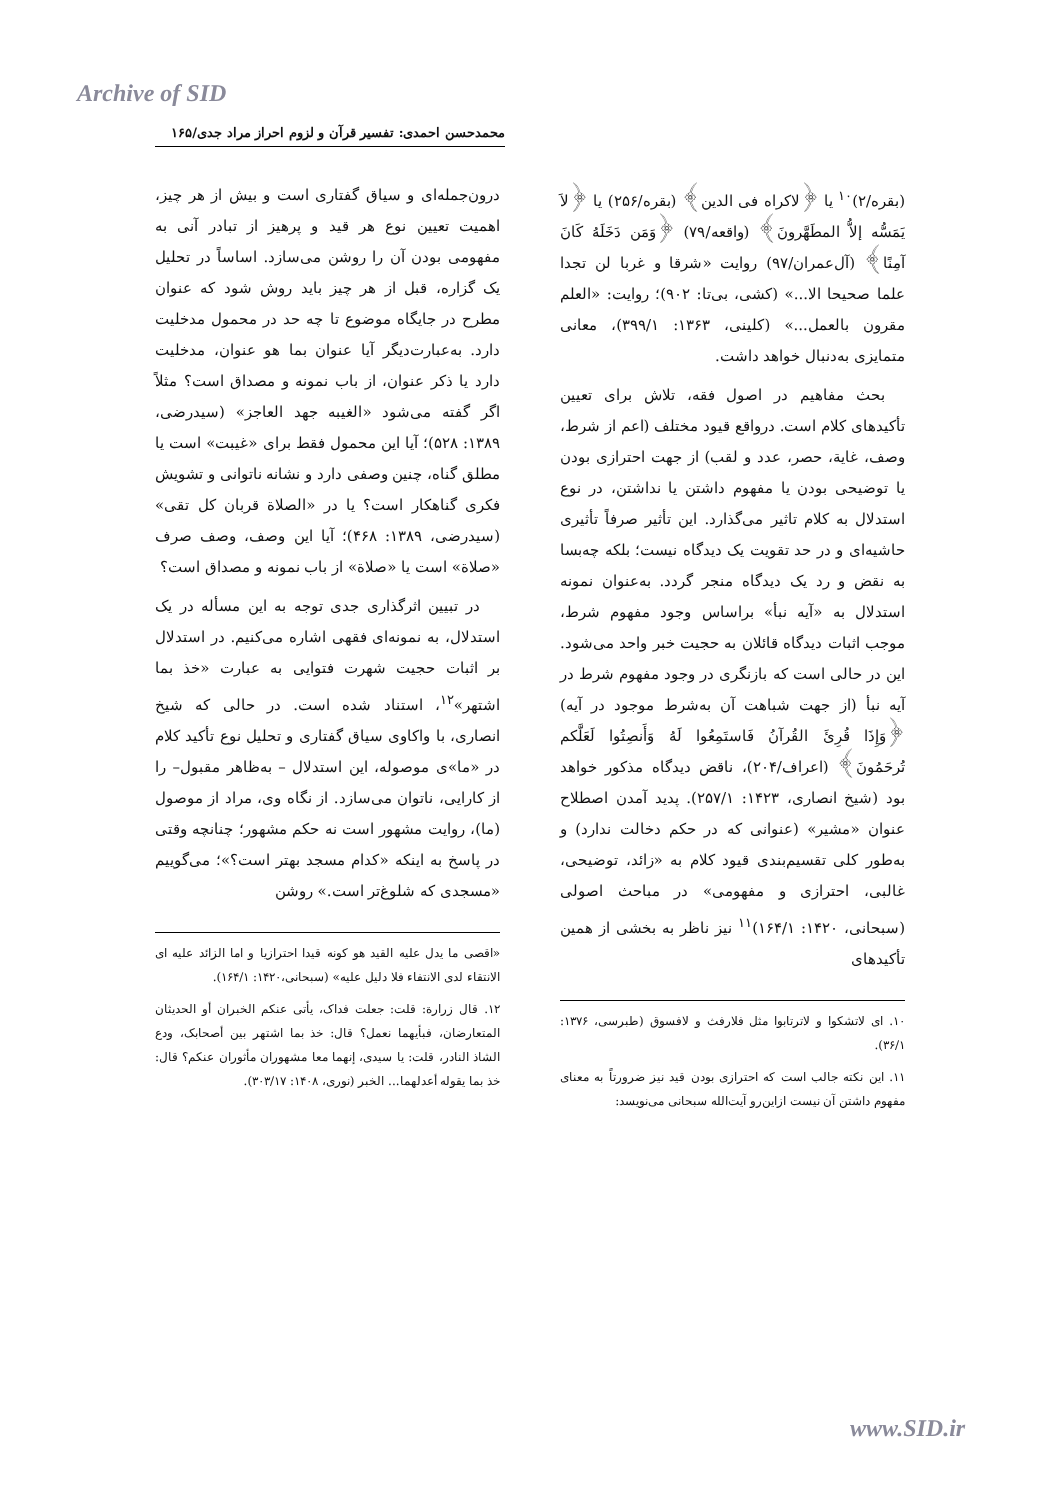Archive of SID
محمدحسن احمدی: تفسیر قرآن و لزوم احراز مراد جدی/۱۶۵
(بقره/۲)<sup>۱۰</sup> یا ﴿لاکراه فی الدین﴾ (بقره/۲۵۶) یا ﴿لاَ یَمَسُّه إلاُّ المطَهَّرونَ﴾ (واقعه/۷۹) ﴿وَمَن دَخَلَهُ کَانَ آمِنًا﴾ (آل‌عمران/۹۷) روایت «شرقا و غربا لن تجدا علما صحیحا الا...» (کشی، بی‌تا: ۹۰۲)؛ روایت: «العلم مقرون بالعمل...» (کلینی، ۱۳۶۳: ۳۹۹/۱)، معانی متمایزی به‌دنبال خواهد داشت.
بحث مفاهیم در اصول فقه، تلاش برای تعیین تأکیدهای کلام است. درواقع قیود مختلف (اعم از شرط، وصف، غایة، حصر، عدد و لقب) از جهت احترازی بودن یا توضیحی بودن یا مفهوم داشتن یا نداشتن، در نوع استدلال به کلام تاثیر می‌گذارد. این تأثیر صرفاً تأثیری حاشیه‌ای و در حد تقویت یک دیدگاه نیست؛ بلکه چه‌بسا به نقض و رد یک دیدگاه منجر گردد. به‌عنوان نمونه استدلال به «آیه نبأ» براساس وجود مفهوم شرط، موجب اثبات دیدگاه قائلان به حجیت خبر واحد می‌شود. این در حالی است که بازنگری در وجود مفهوم شرط در آیه نبأ (از جهت شباهت آن به‌شرط موجود در آیه) ﴿وَإِذَا قُرِئَ القُرآنُ فَاستَمِعُوا لَهُ وَأَنصِتُوا لَعَلَّکم تُرحَمُونَ﴾ (اعراف/۲۰۴)، ناقض دیدگاه مذکور خواهد بود (شیخ انصاری، ۱۴۲۳: ۲۵۷/۱). پدید آمدن اصطلاح عنوان «مشیر» (عنوانی که در حکم دخالت ندارد) و به‌طور کلی تقسیم‌بندی قیود کلام به «زائد، توضیحی، غالبی، احترازی و مفهومی» در مباحث اصولی (سبحانی، ۱۴۲۰: ۱۶۴/۱)<sup>۱۱</sup> نیز ناظر به بخشی از همین تأکیدهای
۱۰. ای لاتشکوا و لاترتابوا مثل فلارفث و لافسوق (طبرسی، ۱۳۷۶: ۳۶/۱).
۱۱. این نکته جالب است که احترازی بودن قید نیز ضرورتاً به معنای مفهوم داشتن آن نیست ازاین‌رو آیت‌الله سبحانی می‌نویسد:
درون‌جمله‌ای و سیاق گفتاری است و بیش از هر چیز، اهمیت تعیین نوع هر قید و پرهیز از تبادر آنی به مفهومی بودن آن را روشن می‌سازد. اساساً در تحلیل یک گزاره، قبل از هر چیز باید روش شود که عنوان مطرح در جایگاه موضوع تا چه حد در محمول مدخلیت دارد. به‌عبارت‌دیگر آیا عنوان بما هو عنوان، مدخلیت دارد یا ذکر عنوان، از باب نمونه و مصداق است؟ مثلاً اگر گفته می‌شود «الغیبه جهد العاجز» (سیدرضی، ۱۳۸۹: ۵۲۸)؛ آیا این محمول فقط برای «غیبت» است یا مطلق گناه، چنین وصفی دارد و نشانه ناتوانی و تشویش فکری گناهکار است؟ یا در «الصلاة قربان کل تقی» (سیدرضی، ۱۳۸۹: ۴۶۸)؛ آیا این وصف، وصف صرف «صلاة» است یا «صلاة» از باب نمونه و مصداق است؟
در تبیین اثرگذاری جدی توجه به این مسأله در یک استدلال، به نمونه‌ای فقهی اشاره می‌کنیم. در استدلال بر اثبات حجیت شهرت فتوایی به عبارت «خذ بما اشتهر»<sup>۱۲</sup>، استناد شده است. در حالی که شیخ انصاری، با واکاوی سیاق گفتاری و تحلیل نوع تأکید کلام در «ما»ی موصوله، این استدلال – به‌ظاهر مقبول– را از کارایی، ناتوان می‌سازد. از نگاه وی، مراد از موصول (ما)، روایت مشهور است نه حکم مشهور؛ چنانچه وقتی در پاسخ به اینکه «کدام مسجد بهتر است؟»؛ می‌گوییم «مسجدی که شلوغ‌تر است.» روشن
«اقصی ما یدل علیه القید هو کونه قیدا احترازیا و اما الزائد علیه ای الانتقاء لدی الانتفاء فلا دلیل علیه» (سبحانی،۱۴۲۰: ۱۶۴/۱).
۱۲. قال زرارة: قلت: جعلت فداک، یأتی عنکم الخبران أو الحدیثان المتعارضان، فبأیهما نعمل؟ قال: خذ بما اشتهر بین أصحابک، ودع الشاذ النادر، قلت: یا سیدی، إنهما معا مشهوران مأثوران عنکم؟ قال: خذ بما یقوله أعدلهما... الخبر (نوری، ۱۴۰۸: ۳۰۳/۱۷).
www.SID.ir